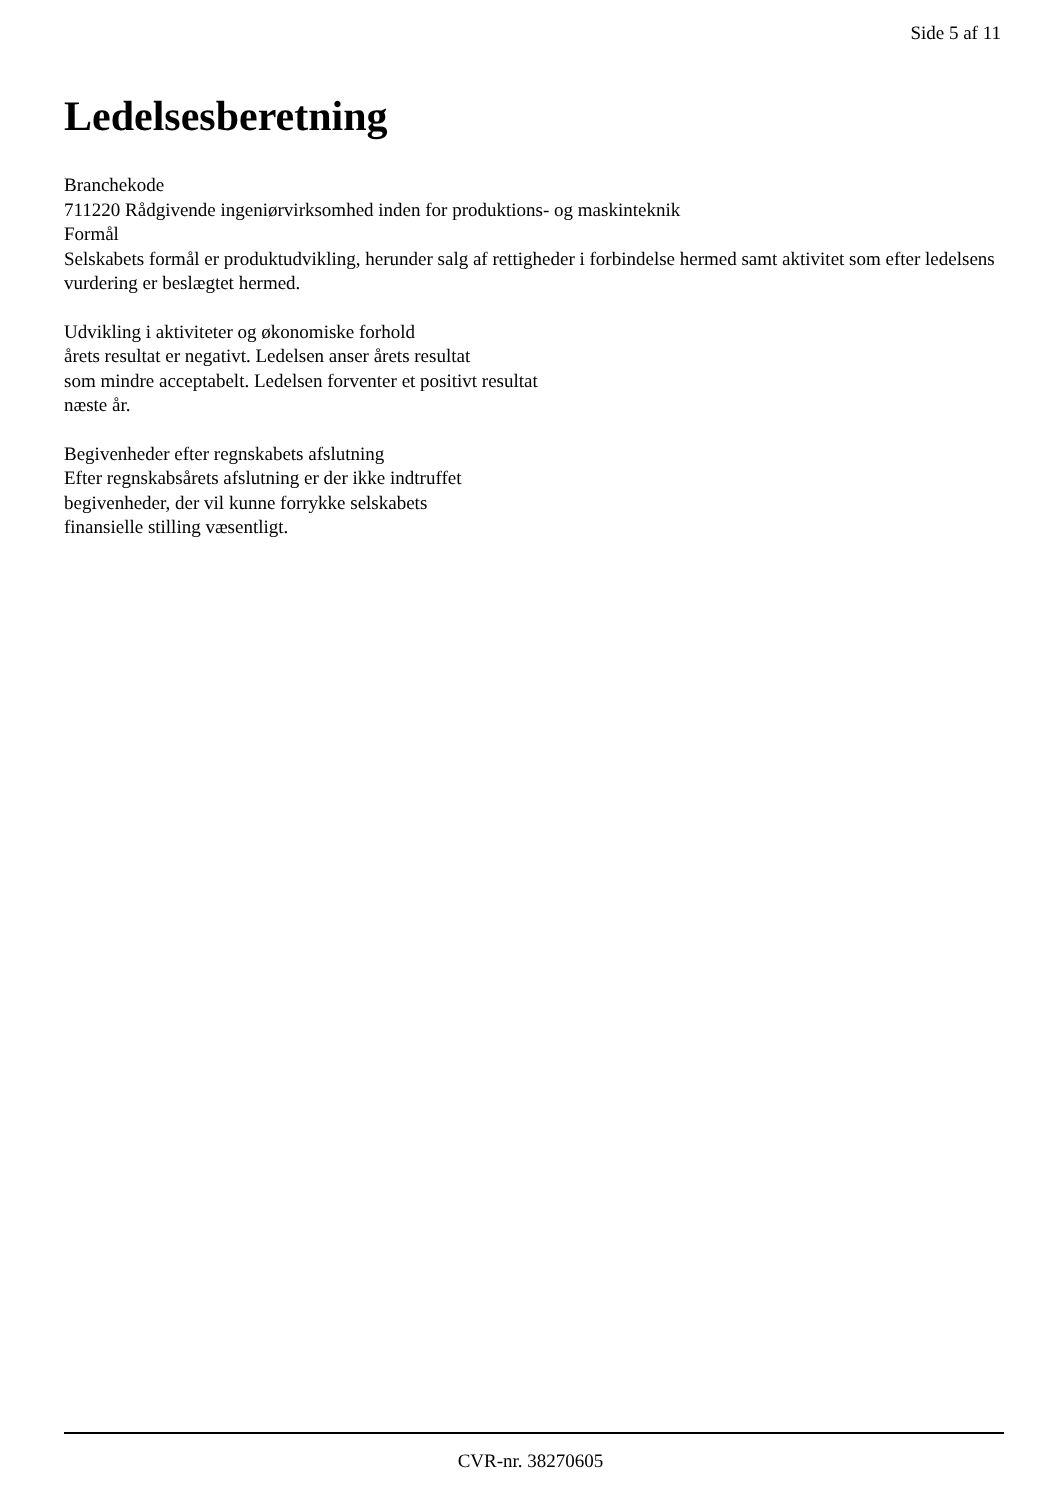Side 5 af 11
Ledelsesberetning
Branchekode
711220 Rådgivende ingeniørvirksomhed inden for produktions- og maskinteknik
Formål
Selskabets formål er produktudvikling, herunder salg af rettigheder i forbindelse hermed samt aktivitet som efter ledelsens vurdering er beslægtet hermed.
Udvikling i aktiviteter og økonomiske forhold
årets resultat er negativt. Ledelsen anser årets resultat
som mindre acceptabelt. Ledelsen forventer et positivt resultat
næste år.
Begivenheder efter regnskabets afslutning
Efter regnskabsårets afslutning er der ikke indtruffet
begivenheder, der vil kunne forrykke selskabets
finansielle stilling væsentligt.
CVR-nr. 38270605